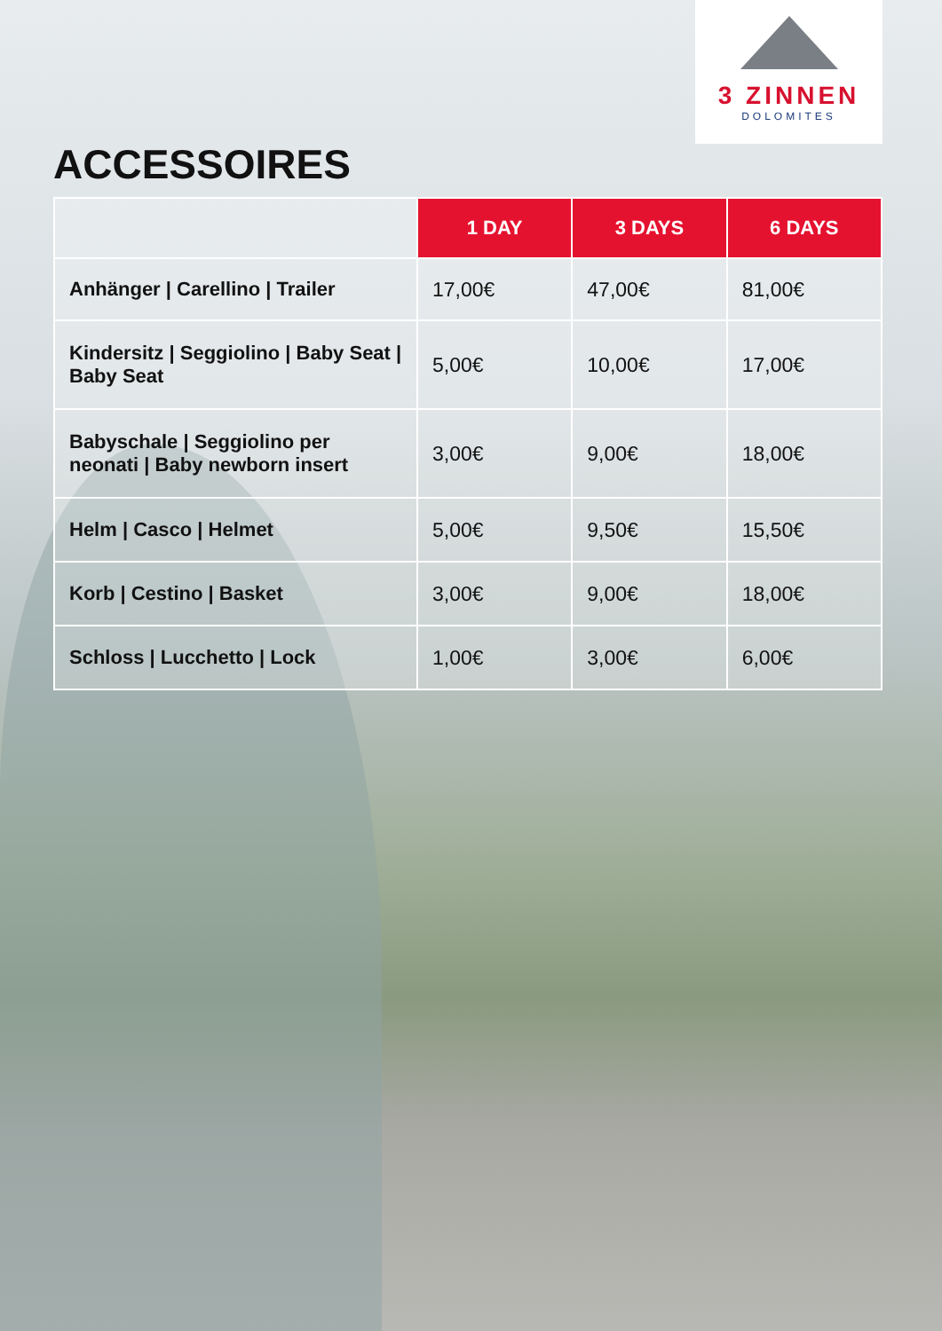3 ZINNEN
DOLOMITES
ACCESSOIRES
| | 1 DAY | 3 DAYS | 6 DAYS |
| --- | --- | --- | --- |
| Anhänger / Carellino / Trailer | 17,00€ | 47,00€ | 81,00€ |
| Kindersitz / Seggiolino / Baby Seat / Baby Seat | 5,00€ | 10,00€ | 17,00€ |
| Babyschale / Seggiolino per neonati / Baby newborn insert | 3,00€ | 9,00€ | 18,00€ |
| Helm / Casco / Helmet | 5,00€ | 9,50€ | 15,50€ |
| Korb / Cestino / Basket | 3,00€ | 9,00€ | 18,00€ |
| Schloss / Lucchetto / Lock | 1,00€ | 3,00€ | 6,00€ |